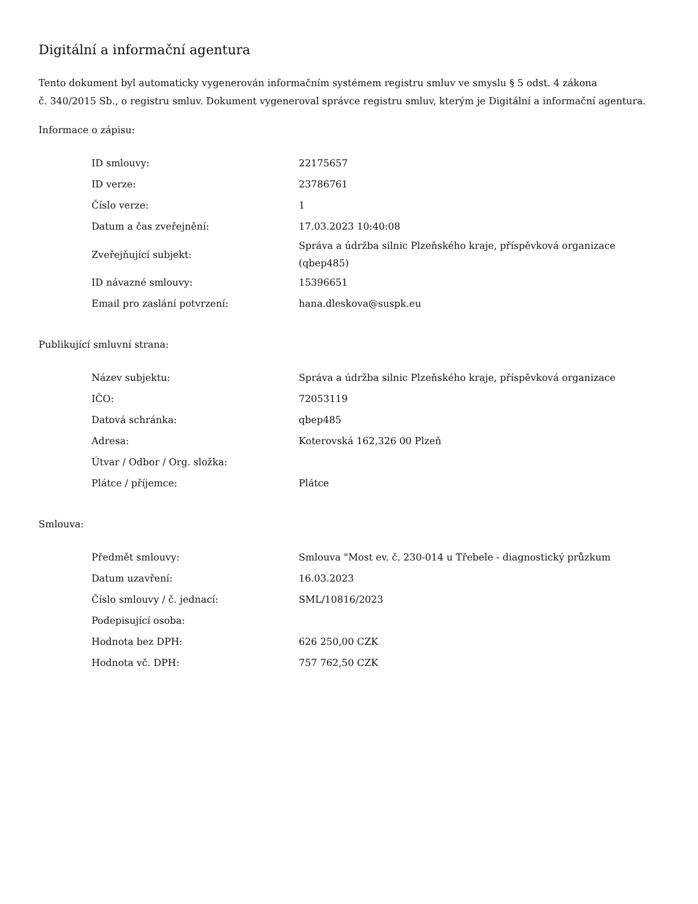Digitální a informační agentura
Tento dokument byl automaticky vygenerován informačním systémem registru smluv ve smyslu § 5 odst. 4 zákona
č. 340/2015 Sb., o registru smluv. Dokument vygeneroval správce registru smluv, kterým je Digitální a informační agentura.
Informace o zápisu:
| ID smlouvy: | 22175657 |
| ID verze: | 23786761 |
| Číslo verze: | 1 |
| Datum a čas zveřejnění: | 17.03.2023 10:40:08 |
| Zveřejňující subjekt: | Správa a údržba silnic Plzeňského kraje, příspěvková organizace (qbep485) |
| ID návazné smlouvy: | 15396651 |
| Email pro zaslání potvrzení: | hana.dleskova@suspk.eu |
Publikující smluvní strana:
| Název subjektu: | Správa a údržba silnic Plzeňského kraje, příspěvková organizace |
| IČO: | 72053119 |
| Datová schránka: | qbep485 |
| Adresa: | Koterovská 162,326 00 Plzeň |
| Útvar / Odbor / Org. složka: | |
| Plátce / příjemce: | Plátce |
Smlouva:
| Předmět smlouvy: | Smlouva "Most ev. č. 230-014 u Třebele - diagnostický průzkum |
| Datum uzavření: | 16.03.2023 |
| Číslo smlouvy / č. jednací: | SML/10816/2023 |
| Podepisující osoba: | |
| Hodnota bez DPH: | 626 250,00 CZK |
| Hodnota vč. DPH: | 757 762,50 CZK |